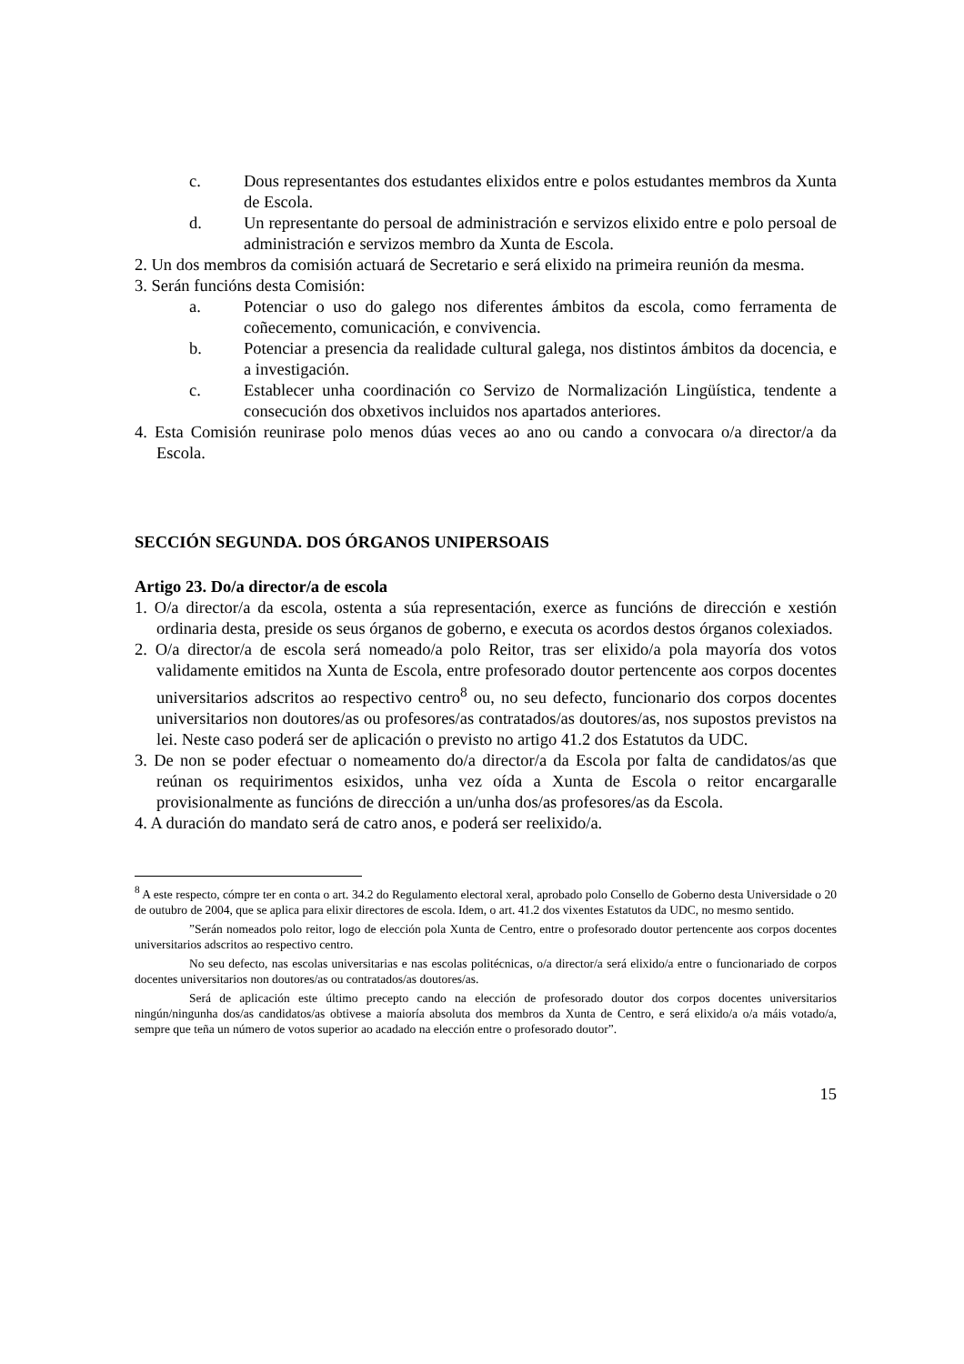c. Dous representantes dos estudantes elixidos entre e polos estudantes membros da Xunta de Escola.
d. Un representante do persoal de administración e servizos elixido entre e polo persoal de administración e servizos membro da Xunta de Escola.
2. Un dos membros da comisión actuará de Secretario e será elixido na primeira reunión da mesma.
3. Serán funcións desta Comisión:
a. Potenciar o uso do galego nos diferentes ámbitos da escola, como ferramenta de coñecemento, comunicación, e convivencia.
b. Potenciar a presencia da realidade cultural galega, nos distintos ámbitos da docencia, e a investigación.
c. Establecer unha coordinación co Servizo de Normalización Lingüística, tendente a consecución dos obxetivos incluidos nos apartados anteriores.
4. Esta Comisión reunirase polo menos dúas veces ao ano ou cando a convocara o/a director/a da Escola.
SECCIÓN SEGUNDA. DOS ÓRGANOS UNIPERSOAIS
Artigo 23. Do/a director/a de escola
1. O/a director/a da escola, ostenta a súa representación, exerce as funcións de dirección e xestión ordinaria desta, preside os seus órganos de goberno, e executa os acordos destos órganos colexiados.
2. O/a director/a de escola será nomeado/a polo Reitor, tras ser elixido/a pola mayoría dos votos validamente emitidos na Xunta de Escola, entre profesorado doutor pertencente aos corpos docentes universitarios adscritos ao respectivo centro<sup>8</sup> ou, no seu defecto, funcionario dos corpos docentes universitarios non doutores/as ou profesores/as contratados/as doutores/as, nos supostos previstos na lei. Neste caso poderá ser de aplicación o previsto no artigo 41.2 dos Estatutos da UDC.
3. De non se poder efectuar o nomeamento do/a director/a da Escola por falta de candidatos/as que reúnan os requirimentos esixidos, unha vez oída a Xunta de Escola o reitor encargaralle provisionalmente as funcións de dirección a un/unha dos/as profesores/as da Escola.
4. A duración do mandato será de catro anos, e poderá ser reelixido/a.
<sup>8</sup> A este respecto, cómpre ter en conta o art. 34.2 do Regulamento electoral xeral, aprobado polo Consello de Goberno desta Universidade o 20 de outubro de 2004, que se aplica para elixir directores de escola. Idem, o art. 41.2 dos vixentes Estatutos da UDC, no mesmo sentido.
”Serán nomeados polo reitor, logo de elección pola Xunta de Centro, entre o profesorado doutor pertencente aos corpos docentes universitarios adscritos ao respectivo centro.
No seu defecto, nas escolas universitarias e nas escolas politécnicas, o/a director/a será elixido/a entre o funcionariado de corpos docentes universitarios non doutores/as ou contratados/as doutores/as.
Será de aplicación este último precepto cando na elección de profesorado doutor dos corpos docentes universitarios ningún/ningunha dos/as candidatos/as obtivese a maioría absoluta dos membros da Xunta de Centro, e será elixido/a o/a máis votado/a, sempre que teña un número de votos superior ao acadado na elección entre o profesorado doutor”.
15